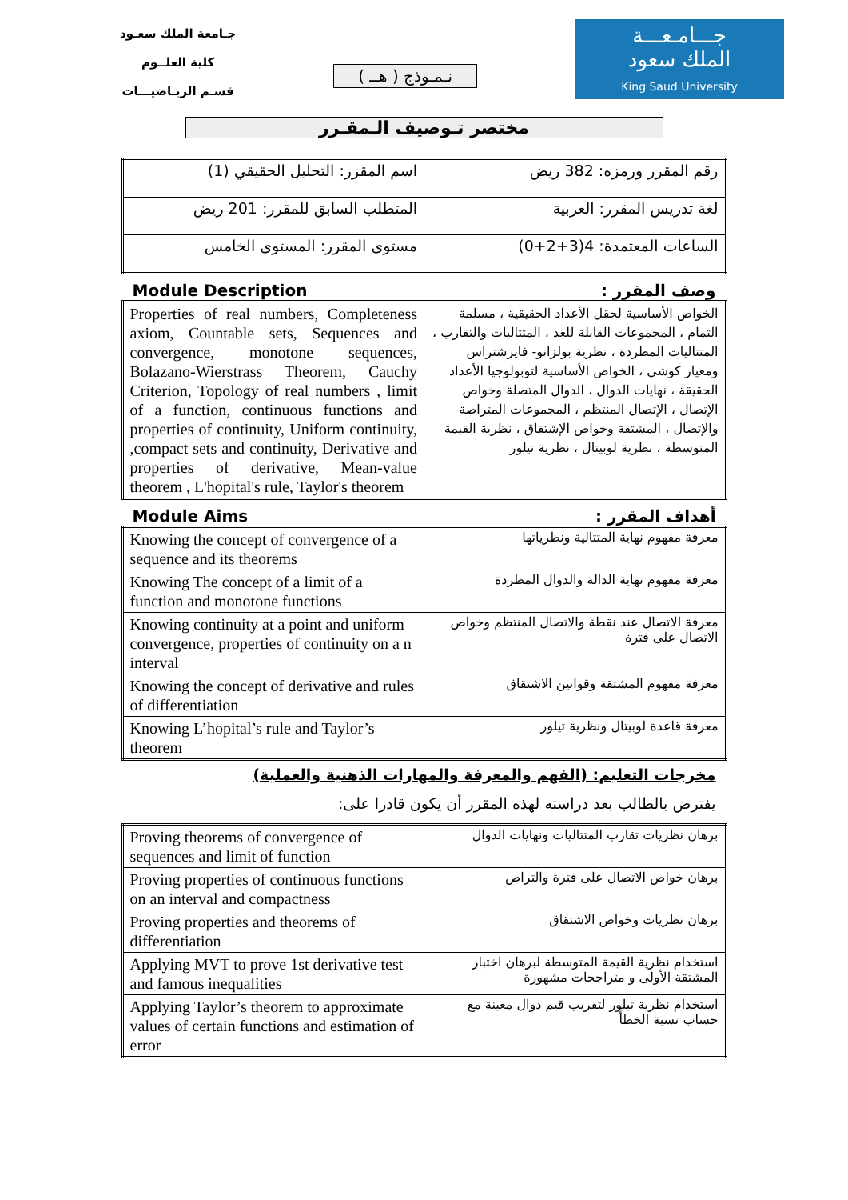جـامعة الملك سعـود
كلية العلــوم
قسـم الريـاضيـــات
نـمـوذج ( هــ )
جـــامـعـــة
الملك سعود
King Saud University
مختصر تـوصيف الـمقـرر
| اسم المقرر: التحليل الحقيقي (1) | رقم المقرر ورمزه: 382 ريض |
| المتطلب السابق للمقرر: 201 ريض | لغة تدريس المقرر: العربية |
| مستوى المقرر: المستوى الخامس | الساعات المعتمدة: 4(3+2+0) |
Module Description وصف المقرر :
| Properties of real numbers, Completeness axiom, Countable sets, Sequences and convergence, monotone sequences, Bolazano-Wierstrass Theorem, Cauchy Criterion, Topology of real numbers , limit of a function, continuous functions and properties of continuity, Uniform continuity, ,compact sets and continuity, Derivative and properties of derivative, Mean-value theorem , L'hopital's rule, Taylor's theorem | الخواص الأساسية لحقل الأعداد الحقيقية ، مسلمة التمام ، المجموعات القابلة للعد ، المتتاليات والتقارب ، المتتاليات المطردة ، نظرية بولزانو- فايرشتراس ومعيار كوشي ، الخواص الأساسية لتوبولوجيا الأعداد الحقيقة ، نهايات الدوال ، الدوال المتصلة وخواص الإتصال ، الإتصال المنتظم ، المجموعات المتراصة والإتصال ، المشتقة وخواص الإشتقاق ، نظرية القيمة المتوسطة ، نظرية لوبيتال ، نظرية تيلور |
Module Aims أهداف المقرر :
| Knowing the concept of convergence of a sequence and its theorems | معرفة مفهوم نهاية المتتالية ونظرياتها |
| Knowing The concept of a limit of a function and monotone functions | معرفة مفهوم نهاية الدالة والدوال المطردة |
| Knowing continuity at a point and uniform convergence, properties of continuity on a n interval | معرفة الاتصال عند نقطة والاتصال المنتظم وخواص الاتصال على فترة |
| Knowing the concept of derivative and rules of differentiation | معرفة مفهوم المشتقة وقوانين الاشتقاق |
| Knowing L’hopital’s rule and Taylor’s theorem | معرفة قاعدة لوبيتال ونظرية تيلور |
مخرجات التعليم: (الفهم والمعرفة والمهارات الذهنية والعملية)
يفترض بالطالب بعد دراسته لهذه المقرر أن يكون قادرا على:
| Proving theorems of convergence of sequences and limit of function | برهان نظريات تقارب المتتاليات ونهايات الدوال |
| Proving properties of continuous functions on an interval and compactness | برهان خواص الاتصال على فترة والتراص |
| Proving properties and theorems of differentiation | برهان نظريات وخواص الاشتقاق |
| Applying MVT to prove 1st derivative test and famous inequalities | استخدام نظرية القيمة المتوسطة لبرهان اختبار المشتقة الأولى و متراجحات مشهورة |
| Applying Taylor’s theorem to approximate values of certain functions and estimation of error | استخدام نظرية تيلور لتقريب قيم دوال معينة مع حساب نسبة الخطأ |